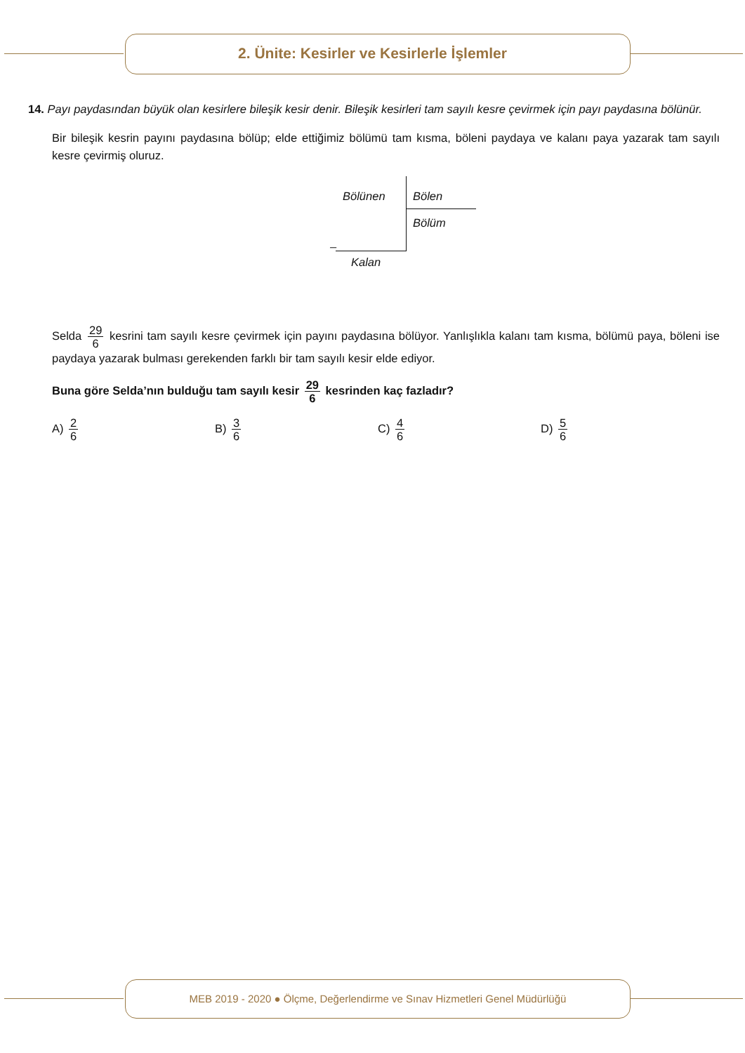2. Ünite: Kesirler ve Kesirlerle İşlemler
14. Payı paydasından büyük olan kesirlere bileşik kesir denir. Bileşik kesirleri tam sayılı kesre çevirmek için payı paydasına bölünür.
Bir bileşik kesrin payını paydasına bölüp; elde ettiğimiz bölümü tam kısma, böleni paydaya ve kalanı paya yazarak tam sayılı kesre çevirmiş oluruz.
Bölünen Bölen
Bölüm
–
Kalan
Selda 29 6 kesrini tam sayılı kesre çevirmek için payını paydasına bölüyor. Yanlışlıkla kalanı tam kısma, bölümü paya, böleni ise paydaya yazarak bulması gerekenden farklı bir tam sayılı kesir elde ediyor.
Buna göre Selda’nın bulduğu tam sayılı kesir 29 6 kesrinden kaç fazladır?
A) 2 6
B) 3 6
C) 4 6
D) 5 6
MEB 2019 - 2020 ● Ölçme, Değerlendirme ve Sınav Hizmetleri Genel Müdürlüğü